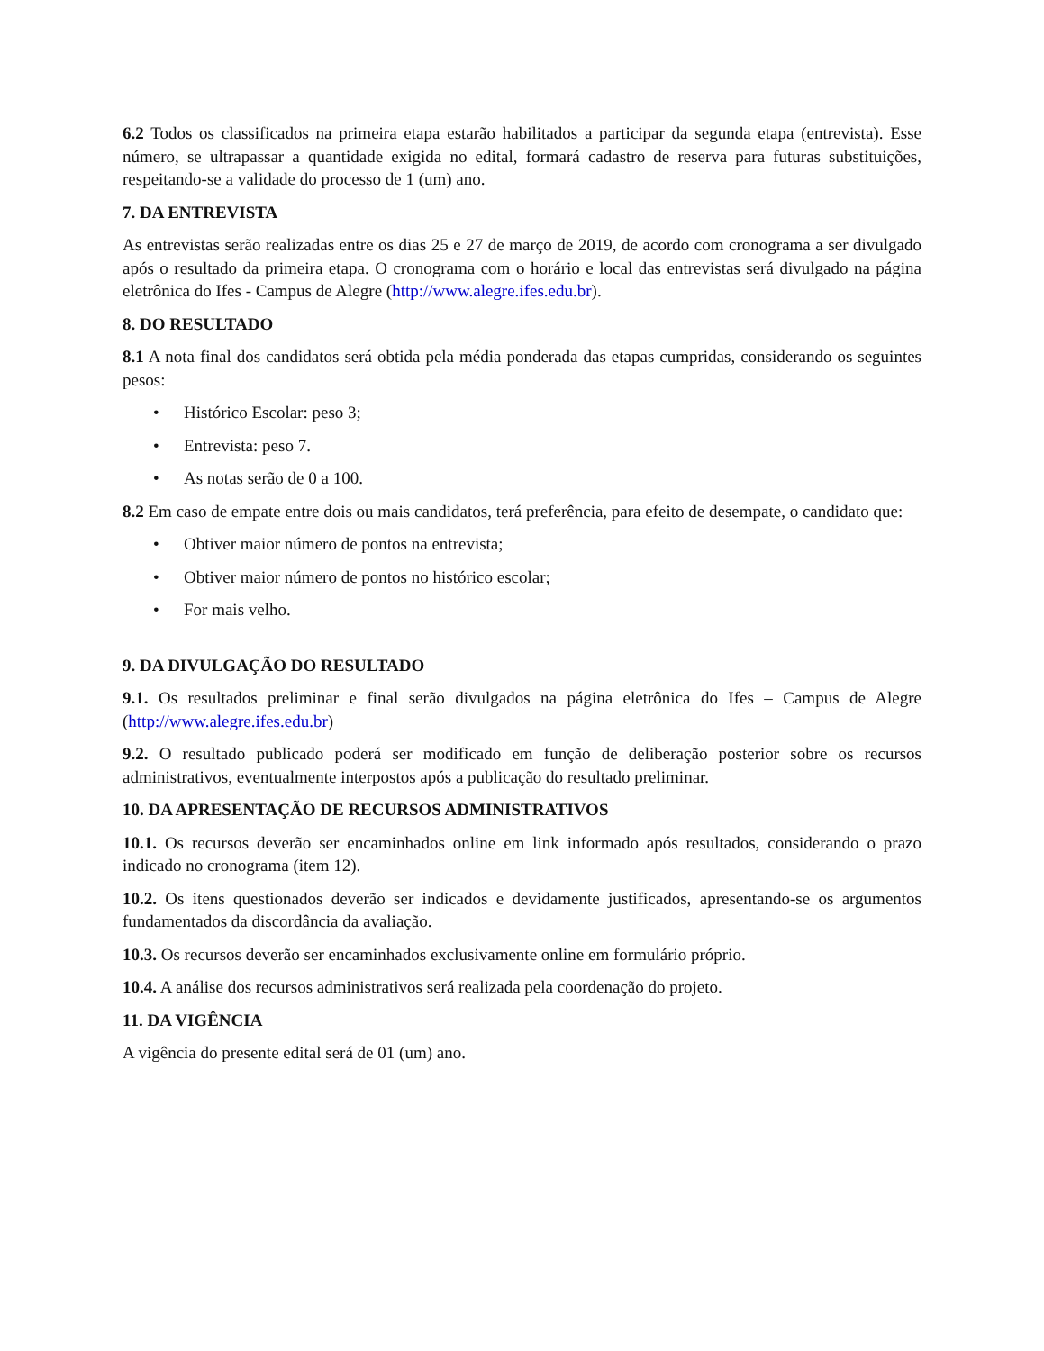6.2 Todos os classificados na primeira etapa estarão habilitados a participar da segunda etapa (entrevista). Esse número, se ultrapassar a quantidade exigida no edital, formará cadastro de reserva para futuras substituições, respeitando-se a validade do processo de 1 (um) ano.
7. DA ENTREVISTA
As entrevistas serão realizadas entre os dias 25 e 27 de março de 2019, de acordo com cronograma a ser divulgado após o resultado da primeira etapa. O cronograma com o horário e local das entrevistas será divulgado na página eletrônica do Ifes - Campus de Alegre (http://www.alegre.ifes.edu.br).
8. DO RESULTADO
8.1 A nota final dos candidatos será obtida pela média ponderada das etapas cumpridas, considerando os seguintes pesos:
• Histórico Escolar: peso 3;
• Entrevista: peso 7.
• As notas serão de 0 a 100.
8.2 Em caso de empate entre dois ou mais candidatos, terá preferência, para efeito de desempate, o candidato que:
• Obtiver maior número de pontos na entrevista;
• Obtiver maior número de pontos no histórico escolar;
• For mais velho.
9. DA DIVULGAÇÃO DO RESULTADO
9.1. Os resultados preliminar e final serão divulgados na página eletrônica do Ifes – Campus de Alegre (http://www.alegre.ifes.edu.br)
9.2. O resultado publicado poderá ser modificado em função de deliberação posterior sobre os recursos administrativos, eventualmente interpostos após a publicação do resultado preliminar.
10. DA APRESENTAÇÃO DE RECURSOS ADMINISTRATIVOS
10.1. Os recursos deverão ser encaminhados online em link informado após resultados, considerando o prazo indicado no cronograma (item 12).
10.2. Os itens questionados deverão ser indicados e devidamente justificados, apresentando-se os argumentos fundamentados da discordância da avaliação.
10.3. Os recursos deverão ser encaminhados exclusivamente online em formulário próprio.
10.4. A análise dos recursos administrativos será realizada pela coordenação do projeto.
11. DA VIGÊNCIA
A vigência do presente edital será de 01 (um) ano.